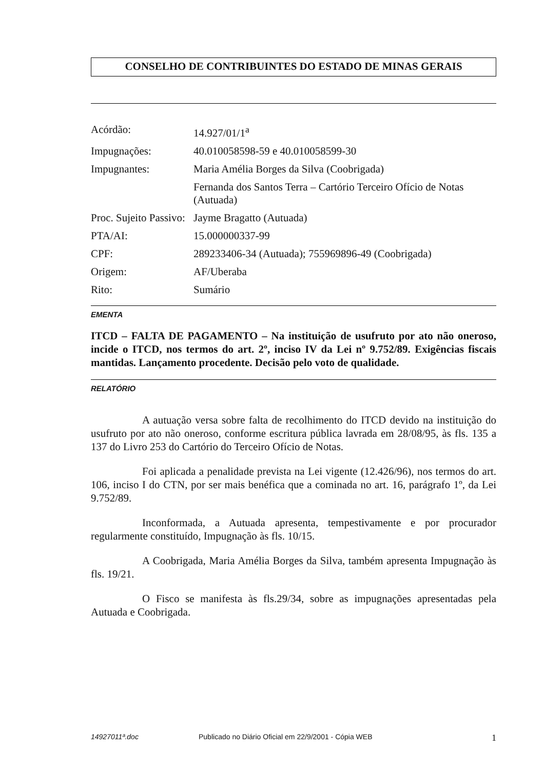CONSELHO DE CONTRIBUINTES DO ESTADO DE MINAS GERAIS
| Acórdão: | 14.927/01/1<sup>a</sup> |
| Impugnações: | 40.010058598-59 e 40.010058599-30 |
| Impugnantes: | Maria Amélia Borges da Silva (Coobrigada) |
| | Fernanda dos Santos Terra – Cartório Terceiro Ofício de Notas (Autuada) |
| Proc. Sujeito Passivo: | Jayme Bragatto (Autuada) |
| PTA/AI: | 15.000000337-99 |
| CPF: | 289233406-34 (Autuada); 755969896-49 (Coobrigada) |
| Origem: | AF/Uberaba |
| Rito: | Sumário |
EMENTA
ITCD – FALTA DE PAGAMENTO – Na instituição de usufruto por ato não oneroso, incide o ITCD, nos termos do art. 2º, inciso IV da Lei nº 9.752/89. Exigências fiscais mantidas. Lançamento procedente. Decisão pelo voto de qualidade.
RELATÓRIO
A autuação versa sobre falta de recolhimento do ITCD devido na instituição do usufruto por ato não oneroso, conforme escritura pública lavrada em 28/08/95, às fls. 135 a 137 do Livro 253 do Cartório do Terceiro Ofício de Notas.
Foi aplicada a penalidade prevista na Lei vigente (12.426/96), nos termos do art. 106, inciso I do CTN, por ser mais benéfica que a cominada no art. 16, parágrafo 1º, da Lei 9.752/89.
Inconformada, a Autuada apresenta, tempestivamente e por procurador regularmente constituído, Impugnação às fls. 10/15.
A Coobrigada, Maria Amélia Borges da Silva, também apresenta Impugnação às fls. 19/21.
O Fisco se manifesta às fls.29/34, sobre as impugnações apresentadas pela Autuada e Coobrigada.
14927011ª.doc Publicado no Diário Oficial em 22/9/2001 - Cópia WEB 1